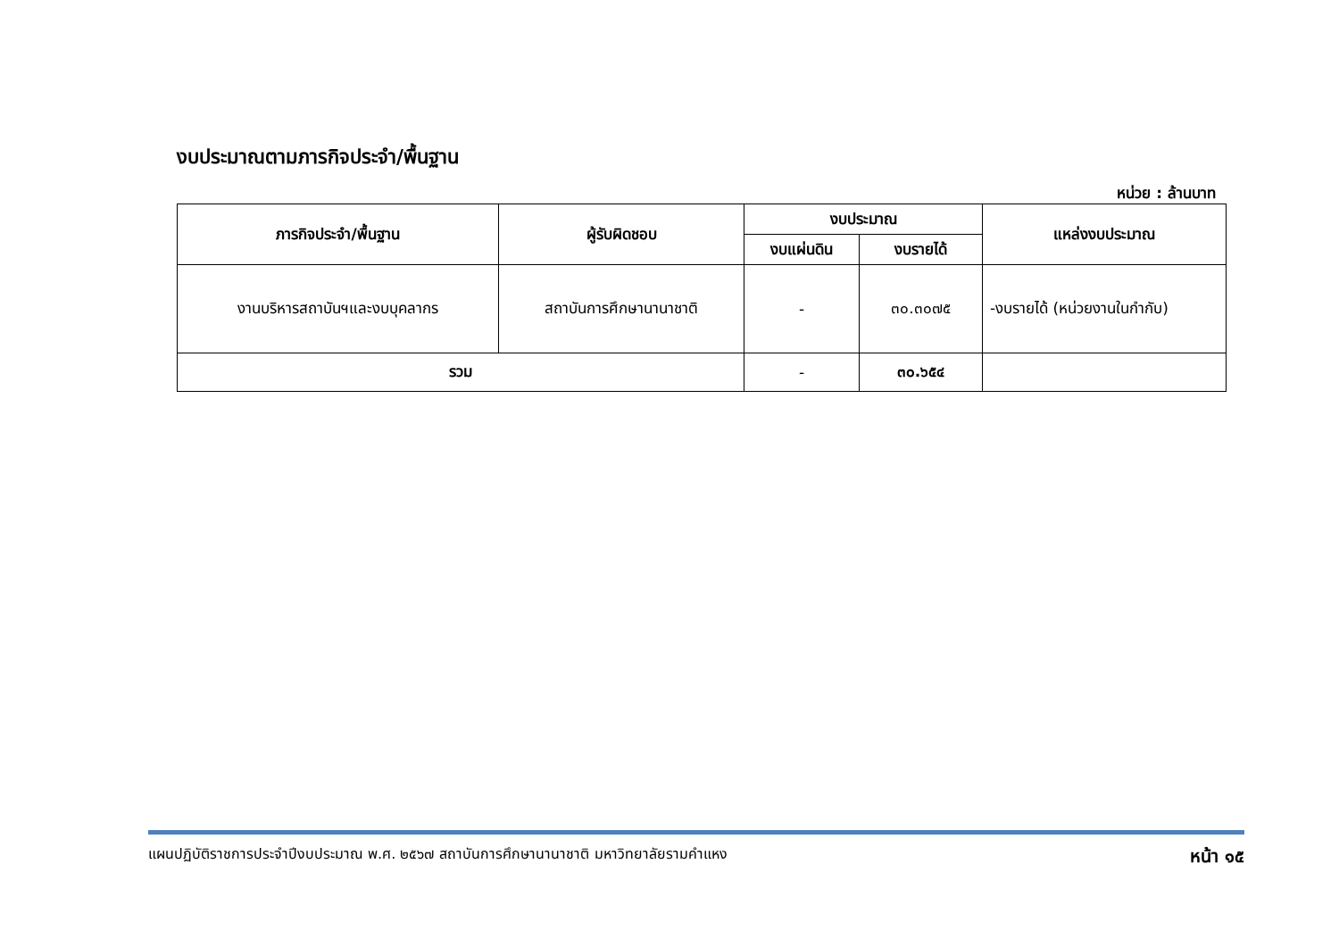งบประมาณตามภารกิจประจำ/พื้นฐาน
หน่วย : ล้านบาท
| ภารกิจประจำ/พื้นฐาน | ผู้รับผิดชอบ | งบประมาณ | | แหล่งงบประมาณ |
| --- | --- | --- | --- | --- |
| | | งบแผ่นดิน | งบรายได้ | |
| งานบริหารสถาบันฯและงบบุคลากร | สถาบันการศึกษานานาชาติ | - | ๓๐.๓๐๗๕ | -งบรายได้ (หน่วยงานในกำกับ) |
| รวม | | - | ๓๐.๖๕๔ | |
แผนปฏิบัติราชการประจำปีงบประมาณ พ.ศ. ๒๕๖๗ สถาบันการศึกษานานาชาติ มหาวิทยาลัยรามคำแหง หน้า ๑๕